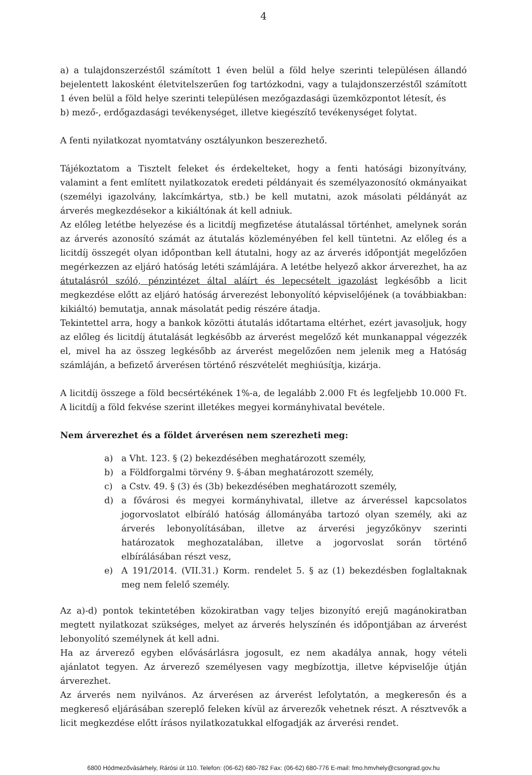4
a) a tulajdonszerzéstől számított 1 éven belül a föld helye szerinti településen állandó bejelentett lakosként életvitelszerűen fog tartózkodni, vagy a tulajdonszerzéstől számított 1 éven belül a föld helye szerinti településen mezőgazdasági üzemközpontot létesít, és
b) mező-, erdőgazdasági tevékenységet, illetve kiegészítő tevékenységet folytat.
A fenti nyilatkozat nyomtatvány osztályunkon beszerezhető.
Tájékoztatom a Tisztelt feleket és érdekelteket, hogy a fenti hatósági bizonyítvány, valamint a fent említett nyilatkozatok eredeti példányait és személyazonosító okmányaikat (személyi igazolvány, lakcímkártya, stb.) be kell mutatni, azok másolati példányát az árverés megkezdésekor a kikiáltónak át kell adniuk.
Az előleg letétbe helyezése és a licitdíj megfizetése átutalással történhet, amelynek során az árverés azonosító számát az átutalás közleményében fel kell tüntetni. Az előleg és a licitdíj összegét olyan időpontban kell átutalni, hogy az az árverés időpontját megelőzően megérkezzen az eljáró hatóság letéti számlájára. A letétbe helyező akkor árverezhet, ha az átutalásról szóló, pénzintézet által aláírt és lepecsételt igazolást legkésőbb a licit megkezdése előtt az eljáró hatóság árverezést lebonyolító képviselőjének (a továbbiakban: kikiáltó) bemutatja, annak másolatát pedig részére átadja.
Tekintettel arra, hogy a bankok közötti átutalás időtartama eltérhet, ezért javasoljuk, hogy az előleg és licitdíj átutalását legkésőbb az árverést megelőző két munkanappal végezzék el, mivel ha az összeg legkésőbb az árverést megelőzően nem jelenik meg a Hatóság számláján, a befizető árverésen történő részvételét meghiúsítja, kizárja.
A licitdíj összege a föld becsértékének 1%-a, de legalább 2.000 Ft és legfeljebb 10.000 Ft. A licitdíj a föld fekvése szerint illetékes megyei kormányhivatal bevétele.
Nem árverezhet és a földet árverésen nem szerezheti meg:
a) a Vht. 123. § (2) bekezdésében meghatározott személy,
b) a Földforgalmi törvény 9. §-ában meghatározott személy,
c) a Cstv. 49. § (3) és (3b) bekezdésében meghatározott személy,
d) a fővárosi és megyei kormányhivatal, illetve az árveréssel kapcsolatos jogorvoslatot elbíráló hatóság állományába tartozó olyan személy, aki az árverés lebonyolításában, illetve az árverési jegyzőkönyv szerinti határozatok meghozatalában, illetve a jogorvoslat során történő elbírálásában részt vesz,
e) A 191/2014. (VII.31.) Korm. rendelet 5. § az (1) bekezdésben foglaltaknak meg nem felelő személy.
Az a)-d) pontok tekintetében közokiratban vagy teljes bizonyító erejű magánokiratban megtett nyilatkozat szükséges, melyet az árverés helyszínén és időpontjában az árverést lebonyolító személynek át kell adni.
Ha az árverező egyben elővásárlásra jogosult, ez nem akadálya annak, hogy vételi ajánlatot tegyen. Az árverező személyesen vagy megbízottja, illetve képviselője útján árverezhet.
Az árverés nem nyilvános. Az árverésen az árverést lefolytatón, a megkeresőn és a megkereső eljárásában szereplő feleken kívül az árverezők vehetnek részt. A résztvevők a licit megkezdése előtt írásos nyilatkozatukkal elfogadják az árverési rendet.
6800 Hódmezővásárhely, Rárósi út 110. Telefon: (06-62) 680-782 Fax: (06-62) 680-776 E-mail: fmo.hmvhely@csongrad.gov.hu